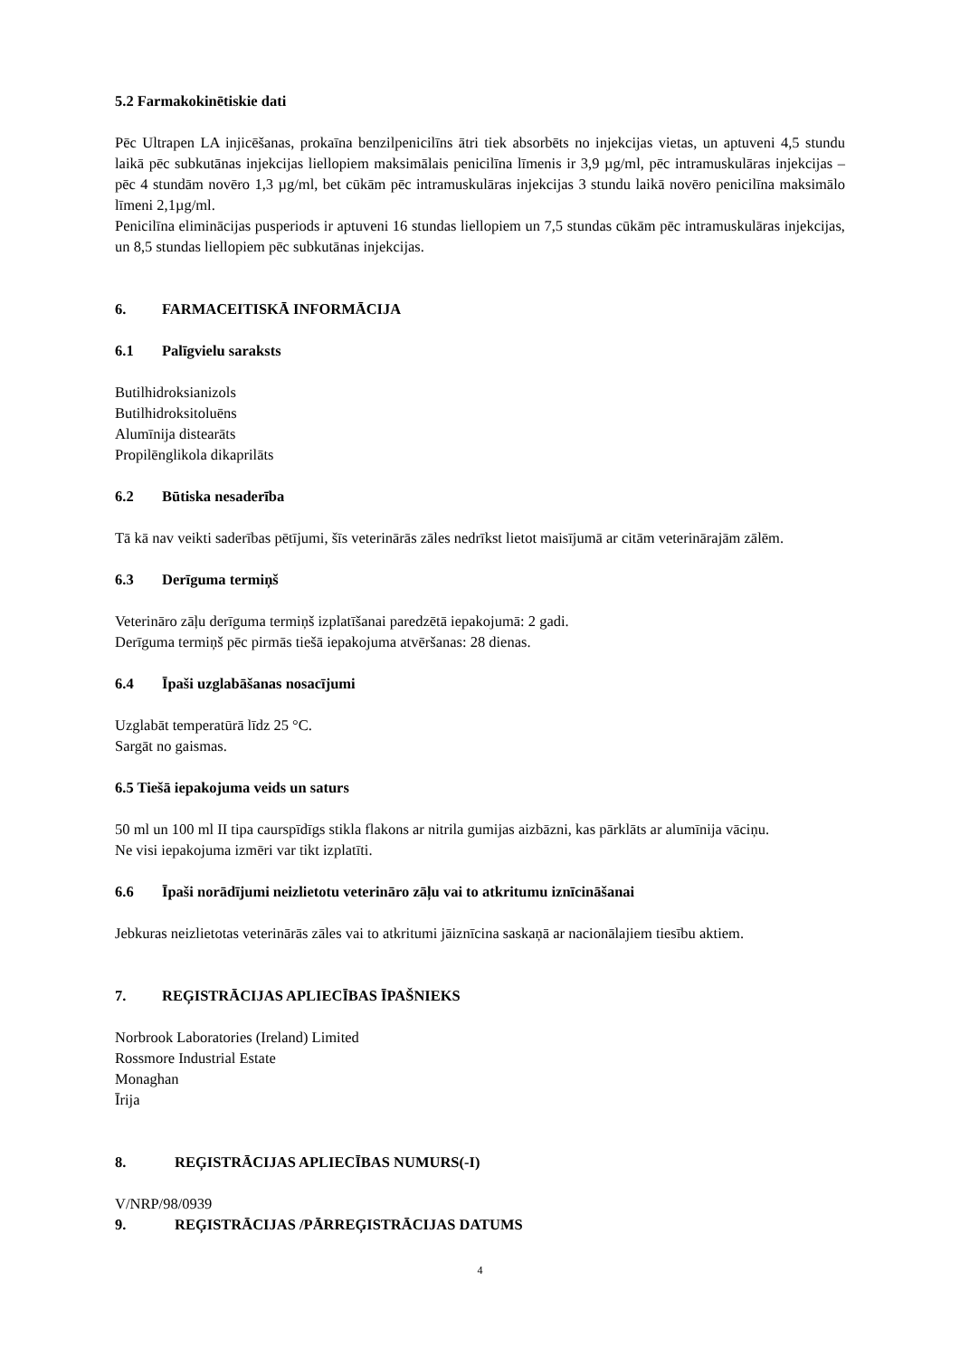5.2 Farmakokinētiskie dati
Pēc Ultrapen LA injicēšanas, prokaīna benzilpenicilīns ātri tiek absorbēts no injekcijas vietas, un aptuveni 4,5 stundu laikā pēc subkutānas injekcijas liellopiem maksimālais penicilīna līmenis ir 3,9 µg/ml, pēc intramuskulāras injekcijas – pēc 4 stundām novēro 1,3 µg/ml, bet cūkām pēc intramuskulāras injekcijas 3 stundu laikā novēro penicilīna maksimālo līmeni 2,1µg/ml.
Penicilīna eliminācijas pusperiods ir aptuveni 16 stundas liellopiem un 7,5 stundas cūkām pēc intramuskulāras injekcijas, un 8,5 stundas liellopiem pēc subkutānas injekcijas.
6. FARMACEITISKĀ INFORMĀCIJA
6.1 Palīgvielu saraksts
Butilhidroksianizols
Butilhidroksitoluēns
Alumīnija distearāts
Propilēnglikola dikaprilāts
6.2 Būtiska nesaderība
Tā kā nav veikti saderības pētījumi, šīs veterinārās zāles nedrīkst lietot maisījumā ar citām veterinārajām zālēm.
6.3 Derīguma termiņš
Veterināro zāļu derīguma termiņš izplatīšanai paredzētā iepakojumā: 2 gadi.
Derīguma termiņš pēc pirmās tiešā iepakojuma atvēršanas: 28 dienas.
6.4 Īpaši uzglabāšanas nosacījumi
Uzglabāt temperatūrā līdz 25 °C.
Sargāt no gaismas.
6.5 Tiešā iepakojuma veids un saturs
50 ml un 100 ml II tipa caurspīdīgs stikla flakons ar nitrila gumijas aizbāzni, kas pārklāts ar alumīnija vāciņu.
Ne visi iepakojuma izmēri var tikt izplatīti.
6.6 Īpaši norādījumi neizlietotu veterināro zāļu vai to atkritumu iznīcināšanai
Jebkuras neizlietotas veterinārās zāles vai to atkritumi jāiznīcina saskaņā ar nacionālajiem tiesību aktiem.
7. REĢISTRĀCIJAS APLIECĪBAS ĪPAŠNIEKS
Norbrook Laboratories (Ireland) Limited
Rossmore Industrial Estate
Monaghan
Īrija
8. REĢISTRĀCIJAS APLIECĪBAS NUMURS(-I)
V/NRP/98/0939
9. REĢISTRĀCIJAS /PĀRREĢISTRĀCIJAS DATUMS
4